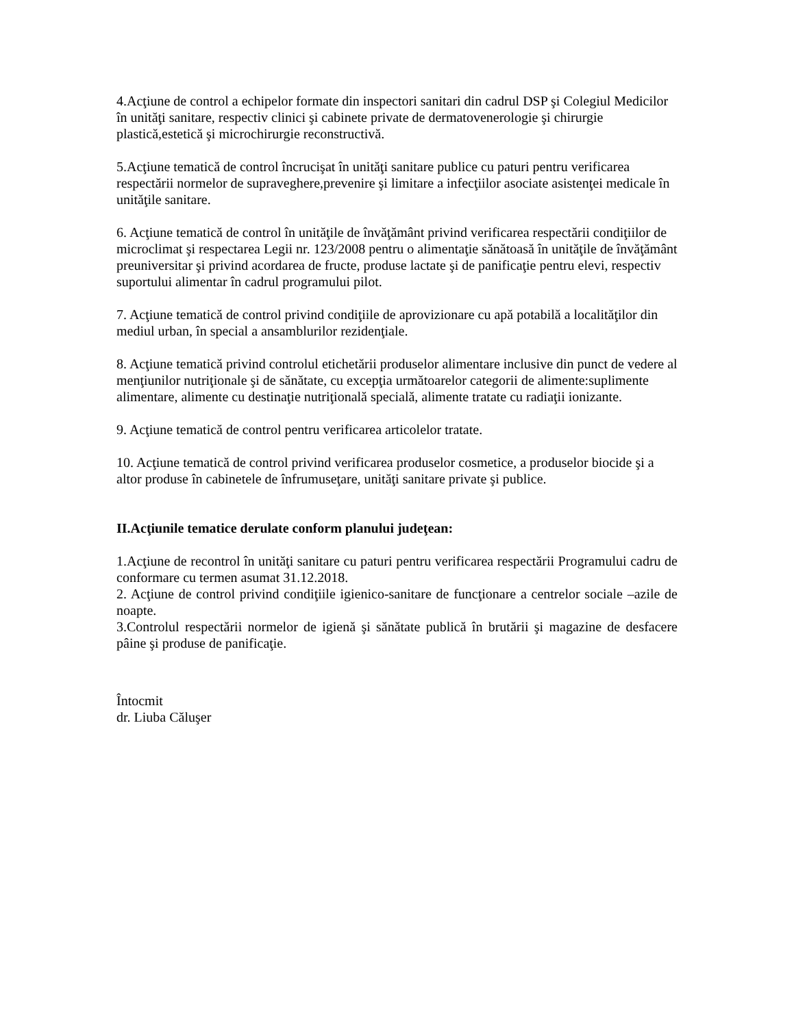4.Acţiune de control a echipelor formate din inspectori sanitari din cadrul DSP şi Colegiul Medicilor în unităţi sanitare, respectiv clinici şi cabinete private de dermatovenerologie şi chirurgie plastică,estetică şi microchirurgie reconstructivă.
5.Acţiune tematică de control încrucişat în unităţi sanitare publice cu paturi pentru verificarea respectării normelor de supraveghere,prevenire şi limitare a infecţiilor asociate asistenţei medicale în unităţile sanitare.
6. Acţiune tematică de control în unităţile de învăţământ privind verificarea respectării condiţiilor de microclimat şi respectarea Legii nr. 123/2008 pentru o alimentaţie sănătoasă în unităţile de învăţământ preuniversitar şi privind acordarea de fructe, produse lactate şi de panificaţie pentru elevi, respectiv suportului alimentar în cadrul programului pilot.
7. Acţiune tematică de control privind condiţiile de aprovizionare cu apă potabilă a localităţilor din mediul urban, în special a ansamblurilor rezidenţiale.
8. Acţiune tematică privind controlul etichetării produselor alimentare inclusive din punct de vedere al menţiunilor nutriţionale şi de sănătate, cu excepţia următoarelor categorii de alimente:suplimente alimentare, alimente cu destinaţie nutriţională specială, alimente tratate cu radiaţii ionizante.
9. Acţiune tematică de control pentru verificarea articolelor tratate.
10. Acţiune tematică de control privind verificarea produselor cosmetice, a produselor biocide şi a altor produse în cabinetele de înfrumuseţare, unităţi sanitare private şi publice.
II.Acţiunile tematice derulate conform planului judeţean:
1.Acţiune de recontrol în unităţi sanitare cu paturi pentru verificarea respectării Programului cadru de conformare cu termen asumat 31.12.2018.
2. Acţiune de control privind condiţiile igienico-sanitare de funcţionare a centrelor sociale –azile de noapte.
3.Controlul respectării normelor de igienă şi sănătate publică în brutării şi magazine de desfacere pâine şi produse de panificaţie.
Întocmit
dr. Liuba Căluşer